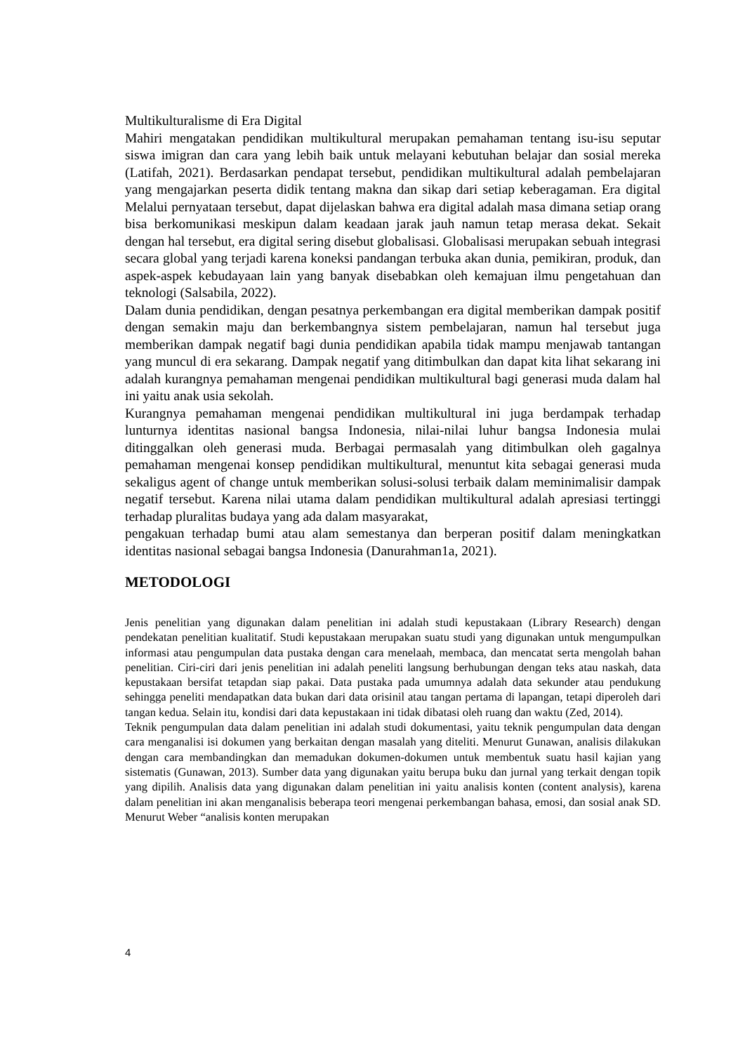Multikulturalisme di Era Digital
Mahiri mengatakan pendidikan multikultural merupakan pemahaman tentang isu-isu seputar siswa imigran dan cara yang lebih baik untuk melayani kebutuhan belajar dan sosial mereka (Latifah, 2021). Berdasarkan pendapat tersebut, pendidikan multikultural adalah pembelajaran yang mengajarkan peserta didik tentang makna dan sikap dari setiap keberagaman. Era digital Melalui pernyataan tersebut, dapat dijelaskan bahwa era digital adalah masa dimana setiap orang bisa berkomunikasi meskipun dalam keadaan jarak jauh namun tetap merasa dekat. Sekait dengan hal tersebut, era digital sering disebut globalisasi. Globalisasi merupakan sebuah integrasi secara global yang terjadi karena koneksi pandangan terbuka akan dunia, pemikiran, produk, dan aspek-aspek kebudayaan lain yang banyak disebabkan oleh kemajuan ilmu pengetahuan dan teknologi (Salsabila, 2022).
Dalam dunia pendidikan, dengan pesatnya perkembangan era digital memberikan dampak positif dengan semakin maju dan berkembangnya sistem pembelajaran, namun hal tersebut juga memberikan dampak negatif bagi dunia pendidikan apabila tidak mampu menjawab tantangan yang muncul di era sekarang. Dampak negatif yang ditimbulkan dan dapat kita lihat sekarang ini adalah kurangnya pemahaman mengenai pendidikan multikultural bagi generasi muda dalam hal ini yaitu anak usia sekolah.
Kurangnya pemahaman mengenai pendidikan multikultural ini juga berdampak terhadap lunturnya identitas nasional bangsa Indonesia, nilai-nilai luhur bangsa Indonesia mulai ditinggalkan oleh generasi muda. Berbagai permasalah yang ditimbulkan oleh gagalnya pemahaman mengenai konsep pendidikan multikultural, menuntut kita sebagai generasi muda sekaligus agent of change untuk memberikan solusi-solusi terbaik dalam meminimalisir dampak negatif tersebut. Karena nilai utama dalam pendidikan multikultural adalah apresiasi tertinggi terhadap pluralitas budaya yang ada dalam masyarakat,
pengakuan terhadap bumi atau alam semestanya dan berperan positif dalam meningkatkan identitas nasional sebagai bangsa Indonesia (Danurahman1a, 2021).
METODOLOGI
Jenis penelitian yang digunakan dalam penelitian ini adalah studi kepustakaan (Library Research) dengan pendekatan penelitian kualitatif. Studi kepustakaan merupakan suatu studi yang digunakan untuk mengumpulkan informasi atau pengumpulan data pustaka dengan cara menelaah, membaca, dan mencatat serta mengolah bahan penelitian. Ciri-ciri dari jenis penelitian ini adalah peneliti langsung berhubungan dengan teks atau naskah, data kepustakaan bersifat tetapdan siap pakai. Data pustaka pada umumnya adalah data sekunder atau pendukung sehingga peneliti mendapatkan data bukan dari data orisinil atau tangan pertama di lapangan, tetapi diperoleh dari tangan kedua. Selain itu, kondisi dari data kepustakaan ini tidak dibatasi oleh ruang dan waktu (Zed, 2014).
Teknik pengumpulan data dalam penelitian ini adalah studi dokumentasi, yaitu teknik pengumpulan data dengan cara menganalisi isi dokumen yang berkaitan dengan masalah yang diteliti. Menurut Gunawan, analisis dilakukan dengan cara membandingkan dan memadukan dokumen-dokumen untuk membentuk suatu hasil kajian yang sistematis (Gunawan, 2013). Sumber data yang digunakan yaitu berupa buku dan jurnal yang terkait dengan topik yang dipilih. Analisis data yang digunakan dalam penelitian ini yaitu analisis konten (content analysis), karena dalam penelitian ini akan menganalisis beberapa teori mengenai perkembangan bahasa, emosi, dan sosial anak SD. Menurut Weber “analisis konten merupakan
4